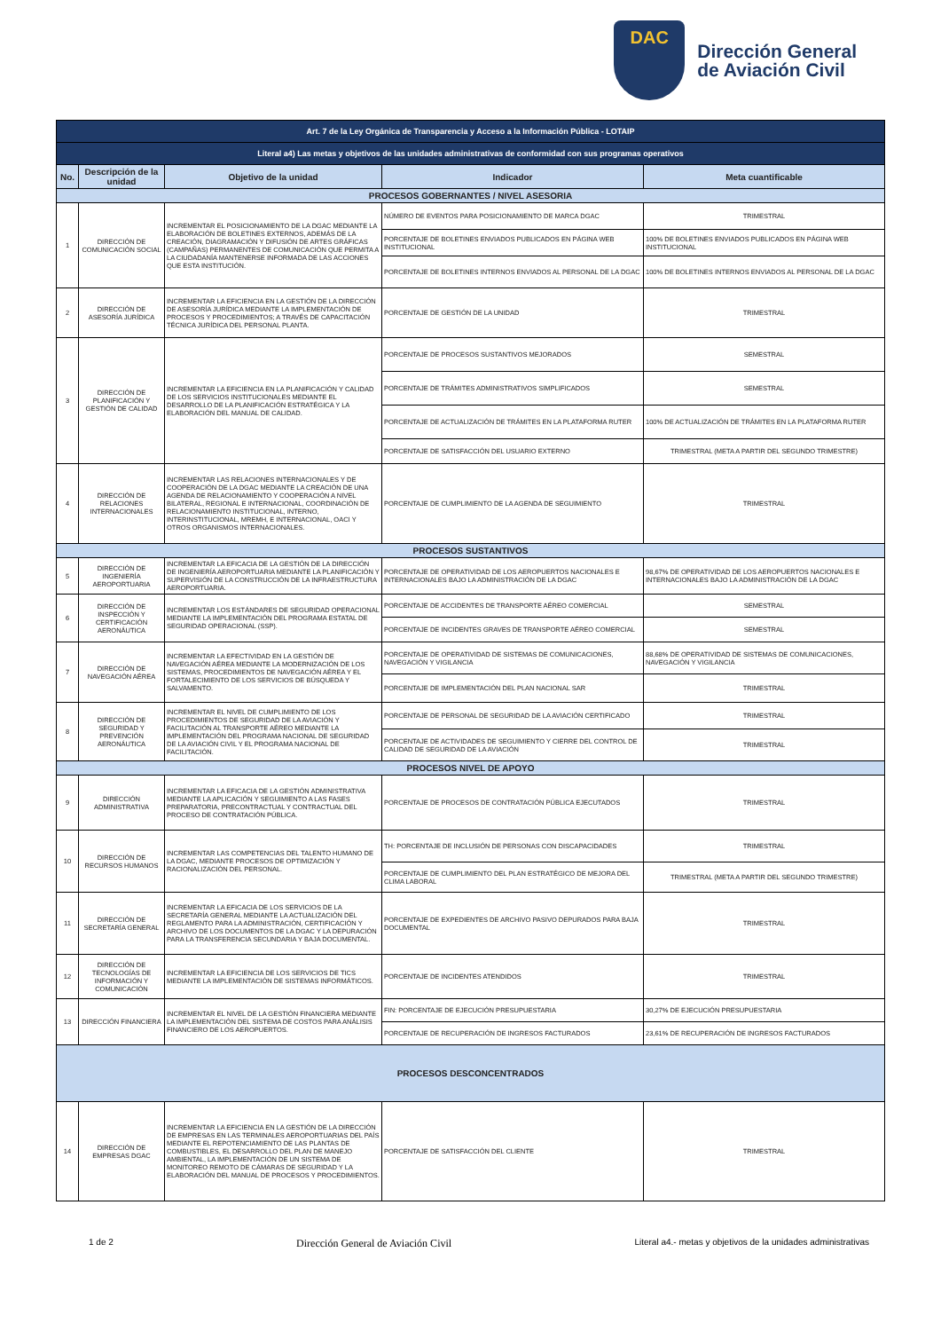DAC
Dirección General
de Aviación Civil
| Art. 7 de la Ley Orgánica de Transparencia y Acceso a la Información Pública - LOTAIP | | | | |
| Literal a4) Las metas y objetivos de las unidades administrativas de conformidad con sus programas operativos | | | | |
| No. | Descripción de la unidad | Objetivo de la unidad | Indicador | Meta cuantificable |
| PROCESOS GOBERNANTES / NIVEL ASESORIA | | | | |
| 1 | DIRECCIÓN DE COMUNICACIÓN SOCIAL | INCREMENTAR EL POSICIONAMIENTO DE LA DGAC MEDIANTE LA ELABORACIÓN DE BOLETINES EXTERNOS, ADEMÁS DE LA CREACIÓN, DIAGRAMACIÓN Y DIFUSIÓN DE ARTES GRÁFICAS (CAMPAÑAS) PERMANENTES DE COMUNICACIÓN QUE PERMITA A LA CIUDADANÍA MANTENERSE INFORMADA DE LAS ACCIONES QUE ESTA INSTITUCIÓN. | NÚMERO DE EVENTOS PARA POSICIONAMIENTO DE MARCA DGAC | TRIMESTRAL |
| | | | PORCENTAJE DE BOLETINES ENVIADOS PUBLICADOS EN PÁGINA WEB INSTITUCIONAL | 100% DE BOLETINES ENVIADOS PUBLICADOS EN PÁGINA WEB INSTITUCIONAL |
| | | | PORCENTAJE DE BOLETINES INTERNOS ENVIADOS AL PERSONAL DE LA DGAC | 100% DE BOLETINES INTERNOS ENVIADOS AL PERSONAL DE LA DGAC |
| 2 | DIRECCIÓN DE ASESORÍA JURÍDICA | INCREMENTAR LA EFICIENCIA EN LA GESTIÓN DE LA DIRECCIÓN DE ASESORÍA JURÍDICA MEDIANTE LA IMPLEMENTACIÓN DE PROCESOS Y PROCEDIMIENTOS; A TRAVÉS DE CAPACITACIÓN TÉCNICA JURÍDICA DEL PERSONAL PLANTA. | PORCENTAJE DE GESTIÓN DE LA UNIDAD | TRIMESTRAL |
| 3 | DIRECCIÓN DE PLANIFICACIÓN Y GESTIÓN DE CALIDAD | INCREMENTAR LA EFICIENCIA EN LA PLANIFICACIÓN Y CALIDAD DE LOS SERVICIOS INSTITUCIONALES MEDIANTE EL DESARROLLO DE LA PLANIFICACIÓN ESTRATÉGICA Y LA ELABORACIÓN DEL MANUAL DE CALIDAD. | PORCENTAJE DE PROCESOS SUSTANTIVOS MEJORADOS | SEMESTRAL |
| | | | PORCENTAJE DE TRÁMITES ADMINISTRATIVOS SIMPLIFICADOS | SEMESTRAL |
| | | | PORCENTAJE DE ACTUALIZACIÓN DE TRÁMITES EN LA PLATAFORMA RUTER | 100% DE ACTUALIZACIÓN DE TRÁMITES EN LA PLATAFORMA RUTER |
| | | | PORCENTAJE DE SATISFACCIÓN DEL USUARIO EXTERNO | TRIMESTRAL (META A PARTIR DEL SEGUNDO TRIMESTRE) |
| 4 | DIRECCIÓN DE RELACIONES INTERNACIONALES | INCREMENTAR LAS RELACIONES INTERNACIONALES Y DE COOPERACIÓN DE LA DGAC MEDIANTE LA CREACIÓN DE UNA AGENDA DE RELACIONAMIENTO Y COOPERACIÓN A NIVEL BILATERAL, REGIONAL E INTERNACIONAL, COORDINACIÓN DE RELACIONAMIENTO INSTITUCIONAL, INTERNO, INTERINSTITUCIONAL, MREMH, E INTERNACIONAL, OACI Y OTROS ORGANISMOS INTERNACIONALES. | PORCENTAJE DE CUMPLIMIENTO DE LA AGENDA DE SEGUIMIENTO | TRIMESTRAL |
| PROCESOS SUSTANTIVOS | | | | |
| 5 | DIRECCIÓN DE INGENIERÍA AEROPORTUARIA | INCREMENTAR LA EFICACIA DE LA GESTIÓN DE LA DIRECCIÓN DE INGENIERÍA AEROPORTUARIA MEDIANTE LA PLANIFICACIÓN Y SUPERVISIÓN DE LA CONSTRUCCIÓN DE LA INFRAESTRUCTURA AEROPORTUARIA. | PORCENTAJE DE OPERATIVIDAD DE LOS AEROPUERTOS NACIONALES E INTERNACIONALES BAJO LA ADMINISTRACIÓN DE LA DGAC | 98,67% DE OPERATIVIDAD DE LOS AEROPUERTOS NACIONALES E INTERNACIONALES BAJO LA ADMINISTRACIÓN DE LA DGAC |
| 6 | DIRECCIÓN DE INSPECCIÓN Y CERTIFICACIÓN AERONÁUTICA | INCREMENTAR LOS ESTÁNDARES DE SEGURIDAD OPERACIONAL MEDIANTE LA IMPLEMENTACIÓN DEL PROGRAMA ESTATAL DE SEGURIDAD OPERACIONAL (SSP). | PORCENTAJE DE ACCIDENTES DE TRANSPORTE AÉREO COMERCIAL | SEMESTRAL |
| | | | PORCENTAJE DE INCIDENTES GRAVES DE TRANSPORTE AÉREO COMERCIAL | SEMESTRAL |
| 7 | DIRECCIÓN DE NAVEGACIÓN AÉREA | INCREMENTAR LA EFECTIVIDAD EN LA GESTIÓN DE NAVEGACIÓN AÉREA MEDIANTE LA MODERNIZACIÓN DE LOS SISTEMAS, PROCEDIMIENTOS DE NAVEGACIÓN AÉREA Y EL FORTALECIMIENTO DE LOS SERVICIOS DE BÚSQUEDA Y SALVAMENTO. | PORCENTAJE DE OPERATIVIDAD DE SISTEMAS DE COMUNICACIONES, NAVEGACIÓN Y VIGILANCIA | 88,68% DE OPERATIVIDAD DE SISTEMAS DE COMUNICACIONES, NAVEGACIÓN Y VIGILANCIA |
| | | | PORCENTAJE DE IMPLEMENTACIÓN DEL PLAN NACIONAL SAR | TRIMESTRAL |
| 8 | DIRECCIÓN DE SEGURIDAD Y PREVENCIÓN AERONÁUTICA | INCREMENTAR EL NIVEL DE CUMPLIMIENTO DE LOS PROCEDIMIENTOS DE SEGURIDAD DE LA AVIACIÓN Y FACILITACIÓN AL TRANSPORTE AÉREO MEDIANTE LA IMPLEMENTACIÓN DEL PROGRAMA NACIONAL DE SEGURIDAD DE LA AVIACIÓN CIVIL Y EL PROGRAMA NACIONAL DE FACILITACIÓN. | PORCENTAJE DE PERSONAL DE SEGURIDAD DE LA AVIACIÓN CERTIFICADO | TRIMESTRAL |
| | | | PORCENTAJE DE ACTIVIDADES DE SEGUIMIENTO Y CIERRE DEL CONTROL DE CALIDAD DE SEGURIDAD DE LA AVIACIÓN | TRIMESTRAL |
| PROCESOS NIVEL DE APOYO | | | | |
| 9 | DIRECCIÓN ADMINISTRATIVA | INCREMENTAR LA EFICACIA DE LA GESTIÓN ADMINISTRATIVA MEDIANTE LA APLICACIÓN Y SEGUIMIENTO A LAS FASES PREPARATORIA, PRECONTRACTUAL Y CONTRACTUAL DEL PROCESO DE CONTRATACIÓN PÚBLICA. | PORCENTAJE DE PROCESOS DE CONTRATACIÓN PÚBLICA EJECUTADOS | TRIMESTRAL |
| 10 | DIRECCIÓN DE RECURSOS HUMANOS | INCREMENTAR LAS COMPETENCIAS DEL TALENTO HUMANO DE LA DGAC, MEDIANTE PROCESOS DE OPTIMIZACIÓN Y RACIONALIZACIÓN DEL PERSONAL. | TH: PORCENTAJE DE INCLUSIÓN DE PERSONAS CON DISCAPACIDADES | TRIMESTRAL |
| | | | PORCENTAJE DE CUMPLIMIENTO DEL PLAN ESTRATÉGICO DE MEJORA DEL CLIMA LABORAL | TRIMESTRAL (META A PARTIR DEL SEGUNDO TRIMESTRE) |
| 11 | DIRECCIÓN DE SECRETARÍA GENERAL | INCREMENTAR LA EFICACIA DE LOS SERVICIOS DE LA SECRETARÍA GENERAL MEDIANTE LA ACTUALIZACIÓN DEL REGLAMENTO PARA LA ADMINISTRACIÓN, CERTIFICACIÓN Y ARCHIVO DE LOS DOCUMENTOS DE LA DGAC Y LA DEPURACIÓN PARA LA TRANSFERENCIA SECUNDARIA Y BAJA DOCUMENTAL. | PORCENTAJE DE EXPEDIENTES DE ARCHIVO PASIVO DEPURADOS PARA BAJA DOCUMENTAL | TRIMESTRAL |
| 12 | DIRECCIÓN DE TECNOLOGÍAS DE INFORMACIÓN Y COMUNICACIÓN | INCREMENTAR LA EFICIENCIA DE LOS SERVICIOS DE TICS MEDIANTE LA IMPLEMENTACIÓN DE SISTEMAS INFORMÁTICOS. | PORCENTAJE DE INCIDENTES ATENDIDOS | TRIMESTRAL |
| 13 | DIRECCIÓN FINANCIERA | INCREMENTAR EL NIVEL DE LA GESTIÓN FINANCIERA MEDIANTE LA IMPLEMENTACIÓN DEL SISTEMA DE COSTOS PARA ANÁLISIS FINANCIERO DE LOS AEROPUERTOS. | FIN: PORCENTAJE DE EJECUCIÓN PRESUPUESTARIA | 30,27% DE EJECUCIÓN PRESUPUESTARIA |
| | | | PORCENTAJE DE RECUPERACIÓN DE INGRESOS FACTURADOS | 23,61% DE RECUPERACIÓN DE INGRESOS FACTURADOS |
| PROCESOS DESCONCENTRADOS | | | | |
| 14 | DIRECCIÓN DE EMPRESAS DGAC | INCREMENTAR LA EFICIENCIA EN LA GESTIÓN DE LA DIRECCIÓN DE EMPRESAS EN LAS TERMINALES AEROPORTUARIAS DEL PAÍS MEDIANTE EL REPOTENCIAMIENTO DE LAS PLANTAS DE COMBUSTIBLES, EL DESARROLLO DEL PLAN DE MANEJO AMBIENTAL, LA IMPLEMENTACIÓN DE UN SISTEMA DE MONITOREO REMOTO DE CÁMARAS DE SEGURIDAD Y LA ELABORACIÓN DEL MANUAL DE PROCESOS Y PROCEDIMIENTOS. | PORCENTAJE DE SATISFACCIÓN DEL CLIENTE | TRIMESTRAL |
1 de 2 Dirección General de Aviación Civil Literal a4.- metas y objetivos de la unidades administrativas